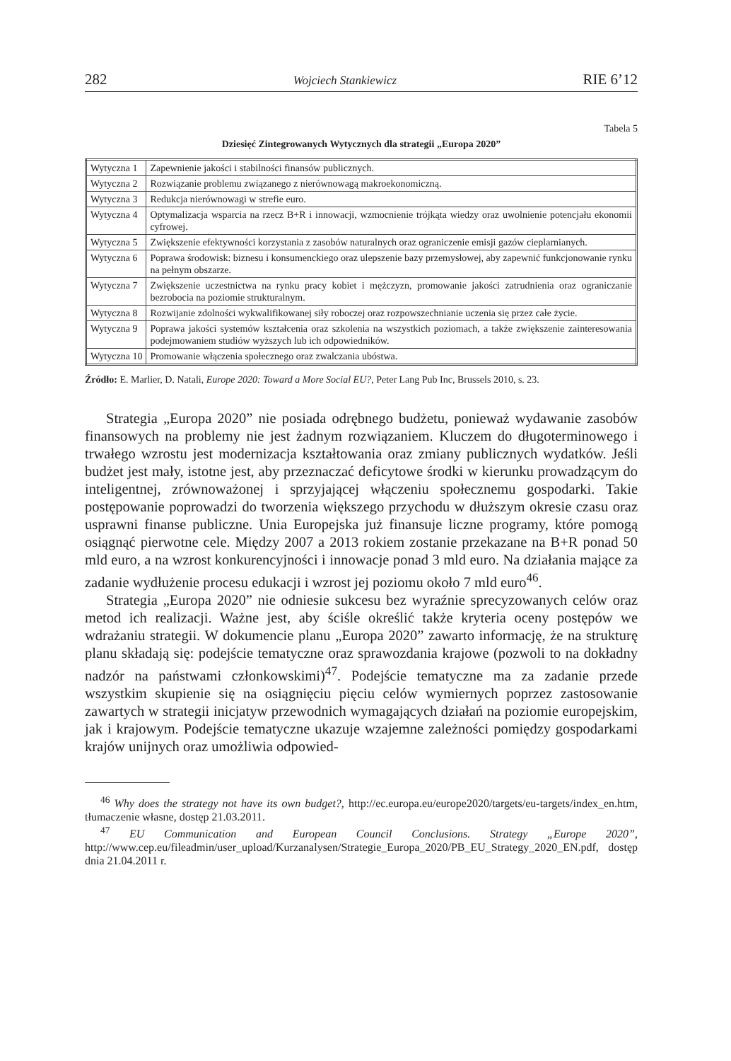282 Wojciech Stankiewicz RIE 6’12
Tabela 5
Dziesięć Zintegrowanych Wytycznych dla strategii „Europa 2020”
| Wytyczna 1 | Zapewnienie jakości i stabilności finansów publicznych. |
| Wytyczna 2 | Rozwiązanie problemu związanego z nierównowagą makroekonomiczną. |
| Wytyczna 3 | Redukcja nierównowagi w strefie euro. |
| Wytyczna 4 | Optymalizacja wsparcia na rzecz B+R i innowacji, wzmocnienie trójkąta wiedzy oraz uwolnienie potencjału ekonomii cyfrowej. |
| Wytyczna 5 | Zwiększenie efektywności korzystania z zasobów naturalnych oraz ograniczenie emisji gazów cieplarnianych. |
| Wytyczna 6 | Poprawa środowisk: biznesu i konsumenckiego oraz ulepszenie bazy przemysłowej, aby zapewnić funkcjonowanie rynku na pełnym obszarze. |
| Wytyczna 7 | Zwiększenie uczestnictwa na rynku pracy kobiet i mężczyzn, promowanie jakości zatrudnienia oraz ograniczanie bezrobocia na poziomie strukturalnym. |
| Wytyczna 8 | Rozwijanie zdolności wykwalifikowanej siły roboczej oraz rozpowszechnianie uczenia się przez całe życie. |
| Wytyczna 9 | Poprawa jakości systemów kształcenia oraz szkolenia na wszystkich poziomach, a także zwiększenie zainteresowania podejmowaniem studiów wyższych lub ich odpowiedników. |
| Wytyczna 10 | Promowanie włączenia społecznego oraz zwalczania ubóstwa. |
Źródło: E. Marlier, D. Natali, Europe 2020: Toward a More Social EU?, Peter Lang Pub Inc, Brussels 2010, s. 23.
Strategia „Europa 2020” nie posiada odrębnego budżetu, ponieważ wydawanie zasobów finansowych na problemy nie jest żadnym rozwiązaniem. Kluczem do długoterminowego i trwałego wzrostu jest modernizacja kształtowania oraz zmiany publicznych wydatków. Jeśli budżet jest mały, istotne jest, aby przeznaczać deficytowe środki w kierunku prowadzącym do inteligentnej, zrównoważonej i sprzyjającej włączeniu społecznemu gospodarki. Takie postępowanie poprowadzi do tworzenia większego przychodu w dłuższym okresie czasu oraz usprawni finanse publiczne. Unia Europejska już finansuje liczne programy, które pomogą osiągnąć pierwotne cele. Między 2007 a 2013 rokiem zostanie przekazane na B+R ponad 50 mld euro, a na wzrost konkurencyjności i innowacje ponad 3 mld euro. Na działania mające za zadanie wydłużenie procesu edukacji i wzrost jej poziomu około 7 mld euro<sup>46</sup>.
Strategia „Europa 2020” nie odniesie sukcesu bez wyraźnie sprecyzowanych celów oraz metod ich realizacji. Ważne jest, aby ściśle określić także kryteria oceny postępów we wdrażaniu strategii. W dokumencie planu „Europa 2020” zawarto informację, że na strukturę planu składają się: podejście tematyczne oraz sprawozdania krajowe (pozwoli to na dokładny nadzór na państwami członkowskimi)<sup>47</sup>. Podejście tematyczne ma za zadanie przede wszystkim skupienie się na osiągnięciu pięciu celów wymiernych poprzez zastosowanie zawartych w strategii inicjatyw przewodnich wymagających działań na poziomie europejskim, jak i krajowym. Podejście tematyczne ukazuje wzajemne zależności pomiędzy gospodarkami krajów unijnych oraz umożliwia odpowied-
<sup>46</sup> Why does the strategy not have its own budget?, http://ec.europa.eu/europe2020/targets/eu-targets/index_en.htm, tłumaczenie własne, dostęp 21.03.2011.
<sup>47</sup> EU Communication and European Council Conclusions. Strategy „Europe 2020”, http://www.cep.eu/fileadmin/user_upload/Kurzanalysen/Strategie_Europa_2020/PB_EU_Strategy_2020_EN.pdf, dostęp dnia 21.04.2011 r.